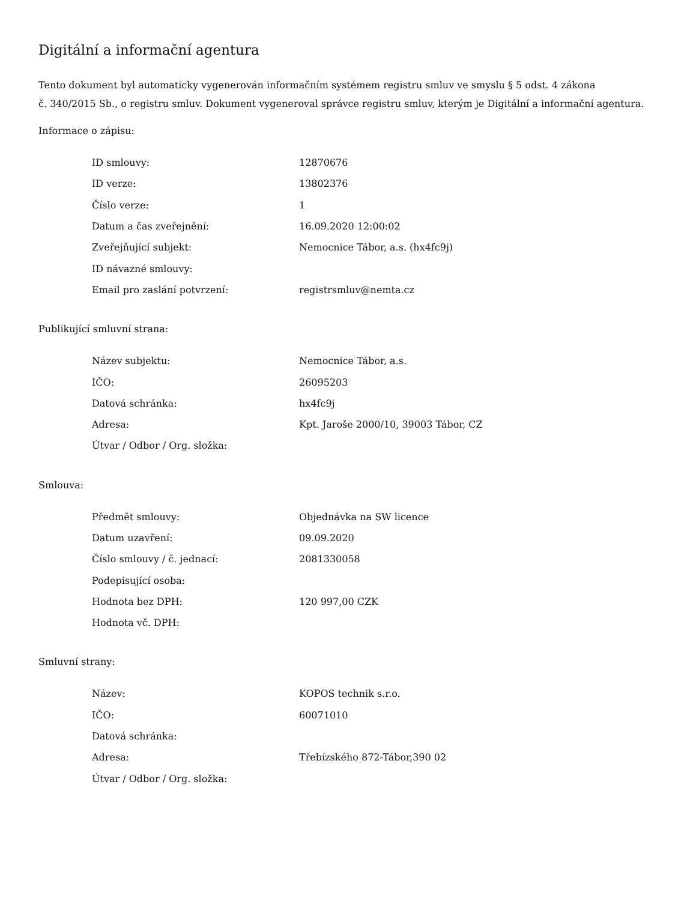Digitální a informační agentura
Tento dokument byl automaticky vygenerován informačním systémem registru smluv ve smyslu § 5 odst. 4 zákona
č. 340/2015 Sb., o registru smluv. Dokument vygeneroval správce registru smluv, kterým je Digitální a informační agentura.
Informace o zápisu:
| ID smlouvy: | 12870676 |
| ID verze: | 13802376 |
| Číslo verze: | 1 |
| Datum a čas zveřejnění: | 16.09.2020 12:00:02 |
| Zveřejňující subjekt: | Nemocnice Tábor, a.s. (hx4fc9j) |
| ID návazné smlouvy: | |
| Email pro zaslání potvrzení: | registrsmluv@nemta.cz |
Publikující smluvní strana:
| Název subjektu: | Nemocnice Tábor, a.s. |
| IČO: | 26095203 |
| Datová schránka: | hx4fc9j |
| Adresa: | Kpt. Jaroše 2000/10, 39003 Tábor, CZ |
| Útvar / Odbor / Org. složka: | |
Smlouva:
| Předmět smlouvy: | Objednávka na SW licence |
| Datum uzavření: | 09.09.2020 |
| Číslo smlouvy / č. jednací: | 2081330058 |
| Podepisující osoba: | |
| Hodnota bez DPH: | 120 997,00 CZK |
| Hodnota vč. DPH: | |
Smluvní strany:
| Název: | KOPOS technik s.r.o. |
| IČO: | 60071010 |
| Datová schránka: | |
| Adresa: | Třebízského 872-Tábor,390 02 |
| Útvar / Odbor / Org. složka: | |